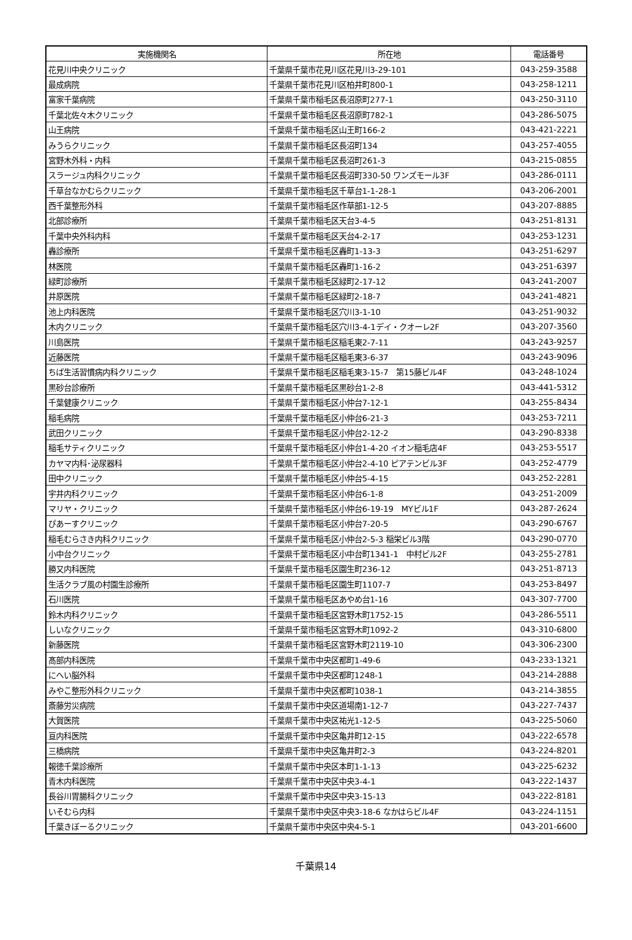| 実施機関名 | 所在地 | 電話番号 |
| --- | --- | --- |
| 花見川中央クリニック | 千葉県千葉市花見川区花見川3-29-101 | 043-259-3588 |
| 最成病院 | 千葉県千葉市花見川区柏井町800-1 | 043-258-1211 |
| 富家千葉病院 | 千葉県千葉市稲毛区長沼原町277-1 | 043-250-3110 |
| 千葉北佐々木クリニック | 千葉県千葉市稲毛区長沼原町782-1 | 043-286-5075 |
| 山王病院 | 千葉県千葉市稲毛区山王町166-2 | 043-421-2221 |
| みうらクリニック | 千葉県千葉市稲毛区長沼町134 | 043-257-4055 |
| 宮野木外科・内科 | 千葉県千葉市稲毛区長沼町261-3 | 043-215-0855 |
| スラージュ内科クリニック | 千葉県千葉市稲毛区長沼町330-50 ワンズモール3F | 043-286-0111 |
| 千草台なかむらクリニック | 千葉県千葉市稲毛区千草台1-1-28-1 | 043-206-2001 |
| 西千葉整形外科 | 千葉県千葉市稲毛区作草部1-12-5 | 043-207-8885 |
| 北部診療所 | 千葉県千葉市稲毛区天台3-4-5 | 043-251-8131 |
| 千葉中央外科内科 | 千葉県千葉市稲毛区天台4-2-17 | 043-253-1231 |
| 轟診療所 | 千葉県千葉市稲毛区轟町1-13-3 | 043-251-6297 |
| 林医院 | 千葉県千葉市稲毛区轟町1-16-2 | 043-251-6397 |
| 緑町診療所 | 千葉県千葉市稲毛区緑町2-17-12 | 043-241-2007 |
| 井原医院 | 千葉県千葉市稲毛区緑町2-18-7 | 043-241-4821 |
| 池上内科医院 | 千葉県千葉市稲毛区穴川3-1-10 | 043-251-9032 |
| 木内クリニック | 千葉県千葉市稲毛区穴川3-4-1デイ・クオーレ2F | 043-207-3560 |
| 川島医院 | 千葉県千葉市稲毛区稲毛東2-7-11 | 043-243-9257 |
| 近藤医院 | 千葉県千葉市稲毛区稲毛東3-6-37 | 043-243-9096 |
| ちば生活習慣病内科クリニック | 千葉県千葉市稲毛区稲毛東3-15-7 第15藤ビル4F | 043-248-1024 |
| 黒砂台診療所 | 千葉県千葉市稲毛区黒砂台1-2-8 | 043-441-5312 |
| 千葉健康クリニック | 千葉県千葉市稲毛区小仲台7-12-1 | 043-255-8434 |
| 稲毛病院 | 千葉県千葉市稲毛区小仲台6-21-3 | 043-253-7211 |
| 武田クリニック | 千葉県千葉市稲毛区小仲台2-12-2 | 043-290-8338 |
| 稲毛サティクリニック | 千葉県千葉市稲毛区小仲台1-4-20 イオン稲毛店4F | 043-253-5517 |
| カヤマ内科･泌尿器科 | 千葉県千葉市稲毛区小仲台2-4-10 ピアテンビル3F | 043-252-4779 |
| 田中クリニック | 千葉県千葉市稲毛区小仲台5-4-15 | 043-252-2281 |
| 宇井内科クリニック | 千葉県千葉市稲毛区小仲台6-1-8 | 043-251-2009 |
| マリヤ・クリニック | 千葉県千葉市稲毛区小仲台6-19-19 MYビル1F | 043-287-2624 |
| ぴあーすクリニック | 千葉県千葉市稲毛区小仲台7-20-5 | 043-290-6767 |
| 稲毛むらさき内科クリニック | 千葉県千葉市稲毛区小仲台2-5-3 稲栄ビル3階 | 043-290-0770 |
| 小中台クリニック | 千葉県千葉市稲毛区小中台町1341-1 中村ビル2F | 043-255-2781 |
| 勝又内科医院 | 千葉県千葉市稲毛区園生町236-12 | 043-251-8713 |
| 生活クラブ風の村園生診療所 | 千葉県千葉市稲毛区園生町1107-7 | 043-253-8497 |
| 石川医院 | 千葉県千葉市稲毛区あやめ台1-16 | 043-307-7700 |
| 鈴木内科クリニック | 千葉県千葉市稲毛区宮野木町1752-15 | 043-286-5511 |
| しいなクリニック | 千葉県千葉市稲毛区宮野木町1092-2 | 043-310-6800 |
| 新藤医院 | 千葉県千葉市稲毛区宮野木町2119-10 | 043-306-2300 |
| 髙部内科医院 | 千葉県千葉市中央区都町1-49-6 | 043-233-1321 |
| にへい脳外科 | 千葉県千葉市中央区都町1248-1 | 043-214-2888 |
| みやこ整形外科クリニック | 千葉県千葉市中央区都町1038-1 | 043-214-3855 |
| 斎藤労災病院 | 千葉県千葉市中央区道場南1-12-7 | 043-227-7437 |
| 大賀医院 | 千葉県千葉市中央区祐光1-12-5 | 043-225-5060 |
| 亘内科医院 | 千葉県千葉市中央区亀井町12-15 | 043-222-6578 |
| 三橋病院 | 千葉県千葉市中央区亀井町2-3 | 043-224-8201 |
| 報徳千葉診療所 | 千葉県千葉市中央区本町1-1-13 | 043-225-6232 |
| 青木内科医院 | 千葉県千葉市中央区中央3-4-1 | 043-222-1437 |
| 長谷川胃腸科クリニック | 千葉県千葉市中央区中央3-15-13 | 043-222-8181 |
| いそむら内科 | 千葉県千葉市中央区中央3-18-6 なかはらビル4F | 043-224-1151 |
| 千葉きぼーるクリニック | 千葉県千葉市中央区中央4-5-1 | 043-201-6600 |
千葉県14